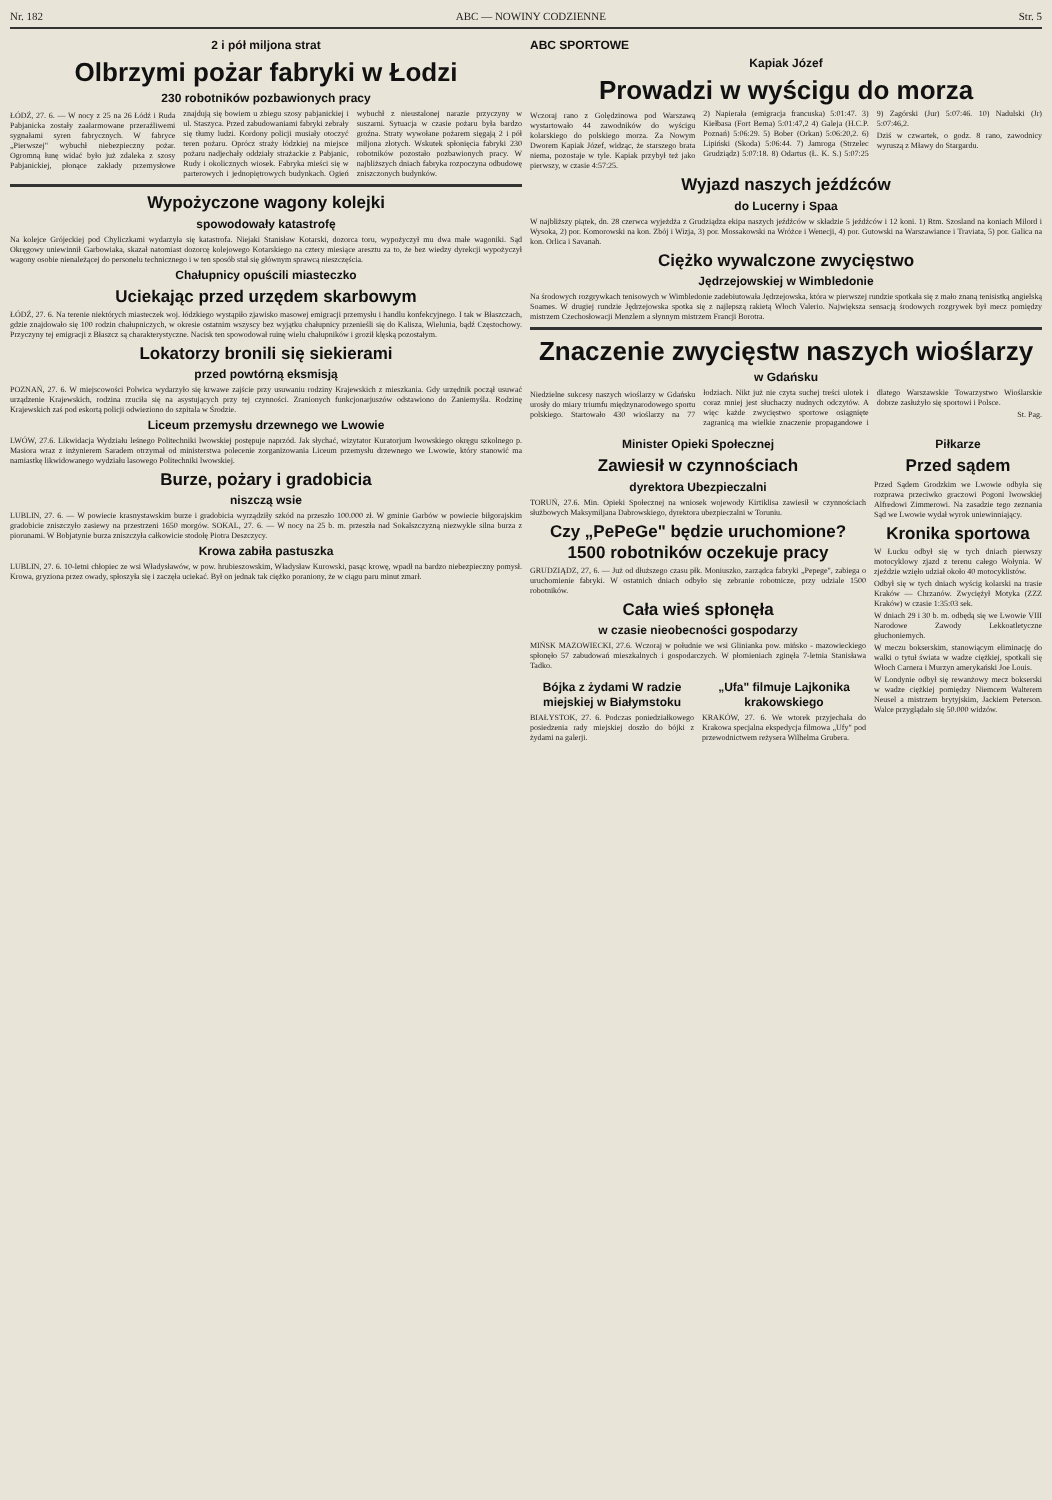Nr. 182 ABC — NOWINY CODZIENNE Str. 5
2 i pół miljona strat
Olbrzymi pożar fabryki w Łodzi
230 robotników pozbawionych pracy
ŁÓDŹ, 27. 6. — W nocy z 25 na 26 Łódź i Ruda Pabjanicka zostały zaalarmowane przeraźliwemi sygnałami syren fabrycznych. W fabryce „Pierwszej" wybuchł niebezpieczny pożar. Ogromną łunę widać było już zdaleka z szosy Pabjanickiej, płonące zakłady przemysłowe znajdują się bowiem u zbiegu szosy pabjanickiej i ul. Staszyca. Przed zabudowaniami fabryki zebrały się tłumy ludzi. Kordony policji musiały otoczyć teren pożaru. Oprócz straży łódzkiej na miejsce pożaru nadjechały oddziały strażackie z Pabjanic, Rudy i okolicznych wiosek. Fabryka mieści się w parterowych i jednopiętrowych budynkach. Ogień wybuchł z nieustalonej narazie przyczyny w suszarni. Sytuacja w czasie pożaru była bardzo groźna. Straty wywołane pożarem sięgają 2 i pół miljona złotych. Wskutek spłonięcia fabryki 230 robotników pozostało pozbawionych pracy. W najbliższych dniach fabryka rozpoczyna odbudowę zniszczonych budynków.
Wypożyczone wagony kolejki
spowodowały katastrofę
Na kolejce Grójeckiej pod Chyliczkami wydarzyła się katastrofa. Niejaki Stanisław Kotarski, dozorca toru, wypożyczył mu dwa małe wagoniki. Sąd Okręgowy uniewinnił Garbowiaka, skazał natomiast dozorcę kolejowego Kotarskiego na cztery miesiące aresztu za to, że bez wiedzy dyrekcji wypożyczył wagony osobie nienależącej do personelu technicznego i w ten sposób stał się głównym sprawcą nieszczęścia.
Chałupnicy opuścili miasteczko
Uciekając przed urzędem skarbowym
ŁÓDŹ, 27. 6. Na terenie niektórych miasteczek woj. łódzkiego wystąpiło zjawisko masowej emigracji przemysłu i handlu konfekcyjnego. I tak w Błaszczach, gdzie znajdowało się 100 rodzin chałupniczych, w okresie ostatnim wszyscy bez wyjątku chałupnicy przenieśli się do Kalisza, Wielunia, bądź Częstochowy. Przyczyny tej emigracji z Błaszcz są charakterystyczne. Nacisk ten spowodował ruinę wielu chałupników i groził klęską pozostałym.
Lokatorzy bronili się siekierami
przed powtórną eksmisją
POZNAŃ, 27. 6. W miejscowości Polwica wydarzyło się krwawe zajście przy usuwaniu rodziny Krajewskich z mieszkania. Gdy urzędnik począł usuwać urządzenie Krajewskich, rodzina rzuciła się na asystujących przy tej czynności. Zranionych funkcjonarjuszów odstawiono do Zaniemyśla. Rodzinę Krajewskich zaś pod eskortą policji odwieziono do szpitala w Środzie.
Liceum przemysłu drzewnego we Lwowie
LWÓW, 27.6. Likwidacja Wydziału leśnego Politechniki lwowskiej postępuje naprzód. Jak słychać, wizytator Kuratorjum lwowskiego okręgu szkolnego p. Masiora wraz z inżynierem Saradem otrzymał od ministerstwa polecenie zorganizowania Liceum przemysłu drzewnego we Lwowie, który stanowić ma namiastkę likwidowanego wydziału lasowego Politechniki lwowskiej.
Burze, pożary i gradobicia
niszczą wsie
LUBLIN, 27. 6. — W powiecie krasnystawskim burze i gradobicia wyrządziły szkód na przeszło 100.000 zł. W gminie Garbów w powiecie biłgorajskim gradobicie zniszczyło zasiewy na przestrzeni 1650 morgów. SOKAL, 27. 6. — W nocy na 25 b. m. przeszła nad Sokalszczyzną niezwykle silna burza z piorunami. W Bobjatynie burza zniszczyła całkowicie stodołę Piotra Deszczycy.
Krowa zabiła pastuszka
LUBLIN, 27. 6. 10-letni chłopiec ze wsi Władysławów, w pow. hrubieszowskim, Władysław Kurowski, pasąc krowę, wpadł na bardzo niebezpieczny pomysł. Krowa, gryziona przez owady, spłoszyła się i zaczęła uciekać. Był on jednak tak ciężko poraniony, że w ciągu paru minut zmarł.
ABC SPORTOWE
Kapiak Józef
Prowadzi w wyścigu do morza
Wczoraj rano z Golędzinowa pod Warszawą wystartowało 44 zawodników do wyścigu kolarskiego do polskiego morza. Za Nowym Dworem Kapiak Józef, widząc, że starszego brata niema, pozostaje w tyle. Kapiak przybył też jako pierwszy, w czasie 4:57:25.
2) Napierała (emigracja francuska) 5:01:47. 3) Kiełbasa (Fort Bema) 5:01:47,2 4) Galeja (H.C.P. Poznań) 5:06:29. 5) Bober (Orkan) 5:06:20,2. 6) Lipiński (Skoda) 5:06:44. 7) Jamroga (Strzelec Grudziądz) 5:07:18. 8) Odartus (Ł. K. S.) 5:07:25 9) Zagórski (Jur) 5:07:46. 10) Nadulski (Jr) 5:07:46,2.
Dziś w czwartek, o godz. 8 rano, zawodnicy wyruszą z Mławy do Stargardu.
Wyjazd naszych jeźdźców
do Lucerny i Spaa
W najbliższy piątek, dn. 28 czerwca wyjeżdża z Grudziądza ekipa naszych jeźdźców w składzie 5 jeźdźców i 12 koni. 1) Rtm. Szosland na koniach Milord i Wysoka, 2) por. Komorowski na kon. Zbój i Wizja, 3) por. Mossakowski na Wróżce i Wenecji, 4) por. Gutowski na Warszawiance i Traviata, 5) por. Galica na kon. Orlica i Savanah.
Ciężko wywalczone zwycięstwo
Jędrzejowskiej w Wimbledonie
Na środowych rozgrywkach tenisowych w Wimbledonie zadebiutowała Jędrzejowska, która w pierwszej rundzie spotkała się z mało znaną tenisistką angielską Soames. W drugiej rundzie Jędrzejowska spotka się z najlepszą rakietą Włoch Valerio. Największa sensacją środowych rozgrywek był mecz pomiędzy mistrzem Czechosłowacji Menzlem a słynnym mistrzem Francji Borotra.
Znaczenie zwycięstw naszych wioślarzy
w Gdańsku
Niedzielne sukcesy naszych wioślarzy w Gdańsku urosły do miary triumfu międzynarodowego sportu polskiego. Startowało 430 wioślarzy na 77 łodziach. Nikt już nie czyta suchej treści ulotek i coraz mniej jest słuchaczy nudnych odczytów. A więc każde zwycięstwo sportowe osiągnięte zagranicą ma wielkie znaczenie propagandowe i dlatego Warszawskie Towarzystwo Wioślarskie dobrze zasłużyło się sportowi i Polsce.
St. Pag.
Minister Opieki Społecznej
Zawiesił w czynnościach
dyrektora Ubezpieczalni
TORUŃ, 27.6. Min. Opieki Społecznej na wniosek wojewody Kirtiklisa zawiesił w czynnościach służbowych Maksymiljana Dabrowskiego, dyrektora ubezpieczalni w Toruniu.
Czy „PePeGe" będzie uruchomione? 1500 robotników oczekuje pracy
GRUDZIĄDZ, 27, 6. — Już od dłuższego czasu płk. Moniuszko, zarządca fabryki „Pepege", zabiega o uruchomienie fabryki. W ostatnich dniach odbyło się zebranie robotnicze, przy udziale 1500 robotników.
Cała wieś spłonęła
w czasie nieobecności gospodarzy
MIŃSK MAZOWIECKI, 27.6. Wczoraj w południe we wsi Glinianka pow. mińsko - mazowieckiego spłonęło 57 zabudowań mieszkalnych i gospodarczych. W płomieniach zginęła 7-letnia Stanisława Tadko.
Bójka z żydami W radzie miejskiej w Białymstoku
BIAŁYSTOK, 27. 6. Podczas poniedziałkowego posiedzenia rady miejskiej doszło do bójki z żydami na galerji.
„Ufa" filmuje Lajkonika krakowskiego
KRAKÓW, 27. 6. We wtorek przyjechała do Krakowa specjalna ekspedycja filmowa „Ufy" pod przewodnictwem reżysera Wilhelma Grubera.
Piłkarze
Przed sądem
Przed Sądem Grodzkim we Lwowie odbyła się rozprawa przeciwko graczowi Pogoni lwowskiej Alfredowi Zimmerowi. Na zasadzie tego zeznania Sąd we Lwowie wydał wyrok uniewinniający.
Kronika sportowa
W Łucku odbył się w tych dniach pierwszy motocyklowy zjazd z terenu całego Wołynia. W zjeździe wzięło udział około 40 motocyklistów.
Odbył się w tych dniach wyścig kolarski na trasie Kraków — Chrzanów. Zwyciężył Motyka (ZZZ Kraków) w czasie 1:35:03 sek.
W dniach 29 i 30 b. m. odbędą się we Lwowie VIII Narodowe Zawody Lekkoatletyczne głuchoniemych.
W meczu bokserskim, stanowiącym eliminację do walki o tytuł świata w wadze ciężkiej, spotkali się Włoch Carnera i Murzyn amerykański Joe Louis.
W Londynie odbył się rewanżowy mecz bokserski w wadze ciężkiej pomiędzy Niemcem Walterem Neusel a mistrzem brytyjskim, Jackiem Peterson. Walce przyglądało się 50.000 widzów.